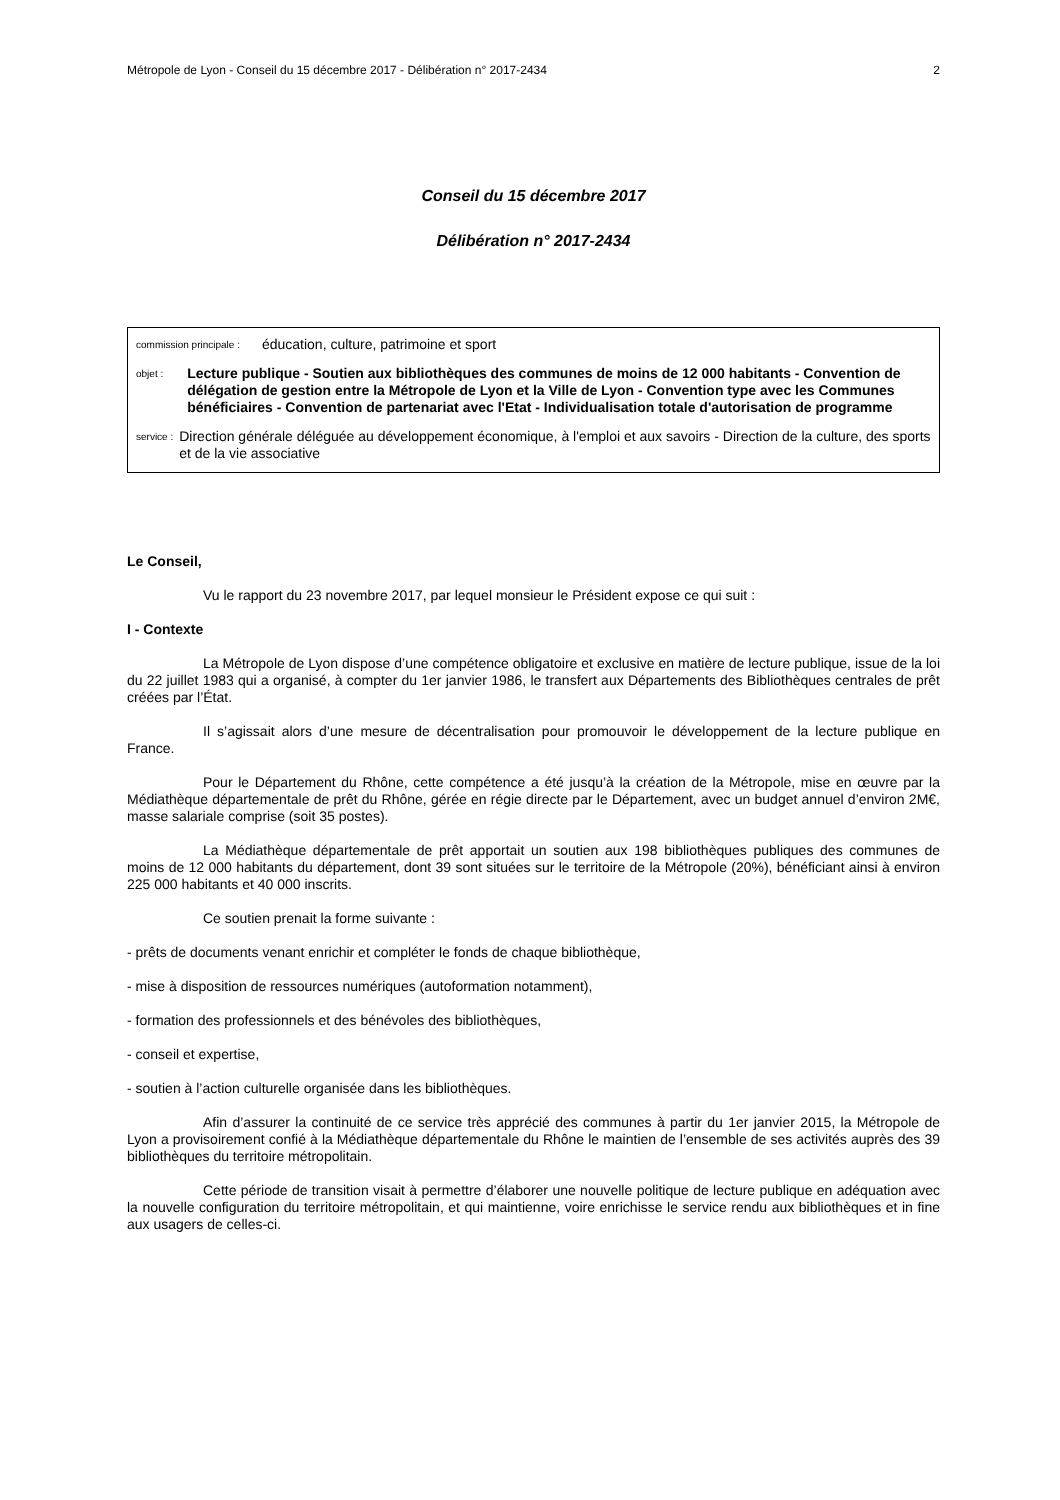Métropole de Lyon - Conseil du 15 décembre 2017 - Délibération n° 2017-2434 2
Conseil du 15 décembre 2017
Délibération n° 2017-2434
commission principale : éducation, culture, patrimoine et sport
objet : Lecture publique - Soutien aux bibliothèques des communes de moins de 12 000 habitants - Convention de délégation de gestion entre la Métropole de Lyon et la Ville de Lyon - Convention type avec les Communes bénéficiaires - Convention de partenariat avec l'Etat - Individualisation totale d'autorisation de programme
service : Direction générale déléguée au développement économique, à l'emploi et aux savoirs - Direction de la culture, des sports et de la vie associative
Le Conseil,
Vu le rapport du 23 novembre 2017, par lequel monsieur le Président expose ce qui suit :
I - Contexte
La Métropole de Lyon dispose d’une compétence obligatoire et exclusive en matière de lecture publique, issue de la loi du 22 juillet 1983 qui a organisé, à compter du 1er janvier 1986, le transfert aux Départements des Bibliothèques centrales de prêt créées par l’État.
Il s’agissait alors d’une mesure de décentralisation pour promouvoir le développement de la lecture publique en France.
Pour le Département du Rhône, cette compétence a été jusqu’à la création de la Métropole, mise en œuvre par la Médiathèque départementale de prêt du Rhône, gérée en régie directe par le Département, avec un budget annuel d’environ 2M€, masse salariale comprise (soit 35 postes).
La Médiathèque départementale de prêt apportait un soutien aux 198 bibliothèques publiques des communes de moins de 12 000 habitants du département, dont 39 sont situées sur le territoire de la Métropole (20%), bénéficiant ainsi à environ 225 000 habitants et 40 000 inscrits.
Ce soutien prenait la forme suivante :
- prêts de documents venant enrichir et compléter le fonds de chaque bibliothèque,
- mise à disposition de ressources numériques (autoformation notamment),
- formation des professionnels et des bénévoles des bibliothèques,
- conseil et expertise,
- soutien à l’action culturelle organisée dans les bibliothèques.
Afin d’assurer la continuité de ce service très apprécié des communes à partir du 1er janvier 2015, la Métropole de Lyon a provisoirement confié à la Médiathèque départementale du Rhône le maintien de l’ensemble de ses activités auprès des 39 bibliothèques du territoire métropolitain.
Cette période de transition visait à permettre d’élaborer une nouvelle politique de lecture publique en adéquation avec la nouvelle configuration du territoire métropolitain, et qui maintienne, voire enrichisse le service rendu aux bibliothèques et in fine aux usagers de celles-ci.